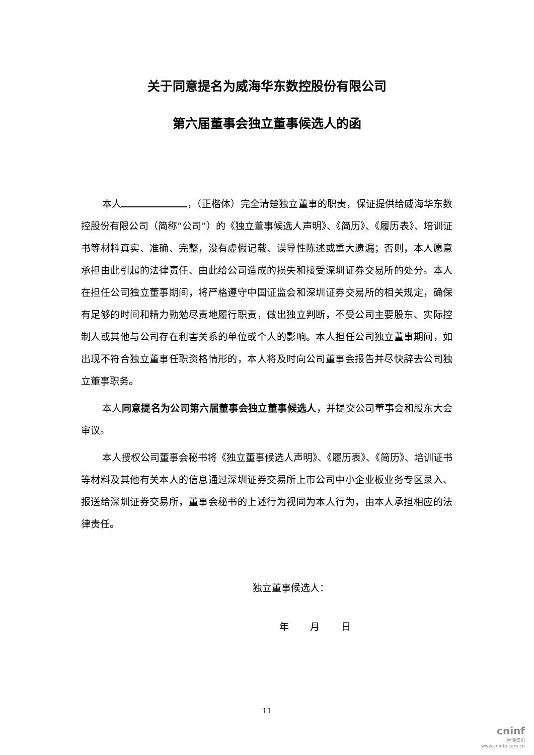关于同意提名为威海华东数控股份有限公司
第六届董事会独立董事候选人的函
本人 ，（正楷体）完全清楚独立董事的职责，保证提供给威海华东数控股份有限公司（简称“公司”）的《独立董事候选人声明》、《简历》、《履历表》、培训证书等材料真实、准确、完整，没有虚假记载、误导性陈述或重大遗漏；否则，本人愿意承担由此引起的法律责任、由此给公司造成的损失和接受深圳证券交易所的处分。本人在担任公司独立董事期间，将严格遵守中国证监会和深圳证券交易所的相关规定，确保有足够的时间和精力勤勉尽责地履行职责，做出独立判断，不受公司主要股东、实际控制人或其他与公司存在利害关系的单位或个人的影响。本人担任公司独立董事期间，如出现不符合独立董事任职资格情形的，本人将及时向公司董事会报告并尽快辞去公司独立董事职务。
本人同意提名为公司第六届董事会独立董事候选人，并提交公司董事会和股东大会审议。
本人授权公司董事会秘书将《独立董事候选人声明》、《履历表》、《简历》、培训证书等材料及其他有关本人的信息通过深圳证券交易所上市公司中小企业板业务专区录入、报送给深圳证券交易所，董事会秘书的上述行为视同为本人行为，由本人承担相应的法律责任。
独立董事候选人：
年 月 日
11
cninf
巨潮资讯
www.cninfo.com.cn